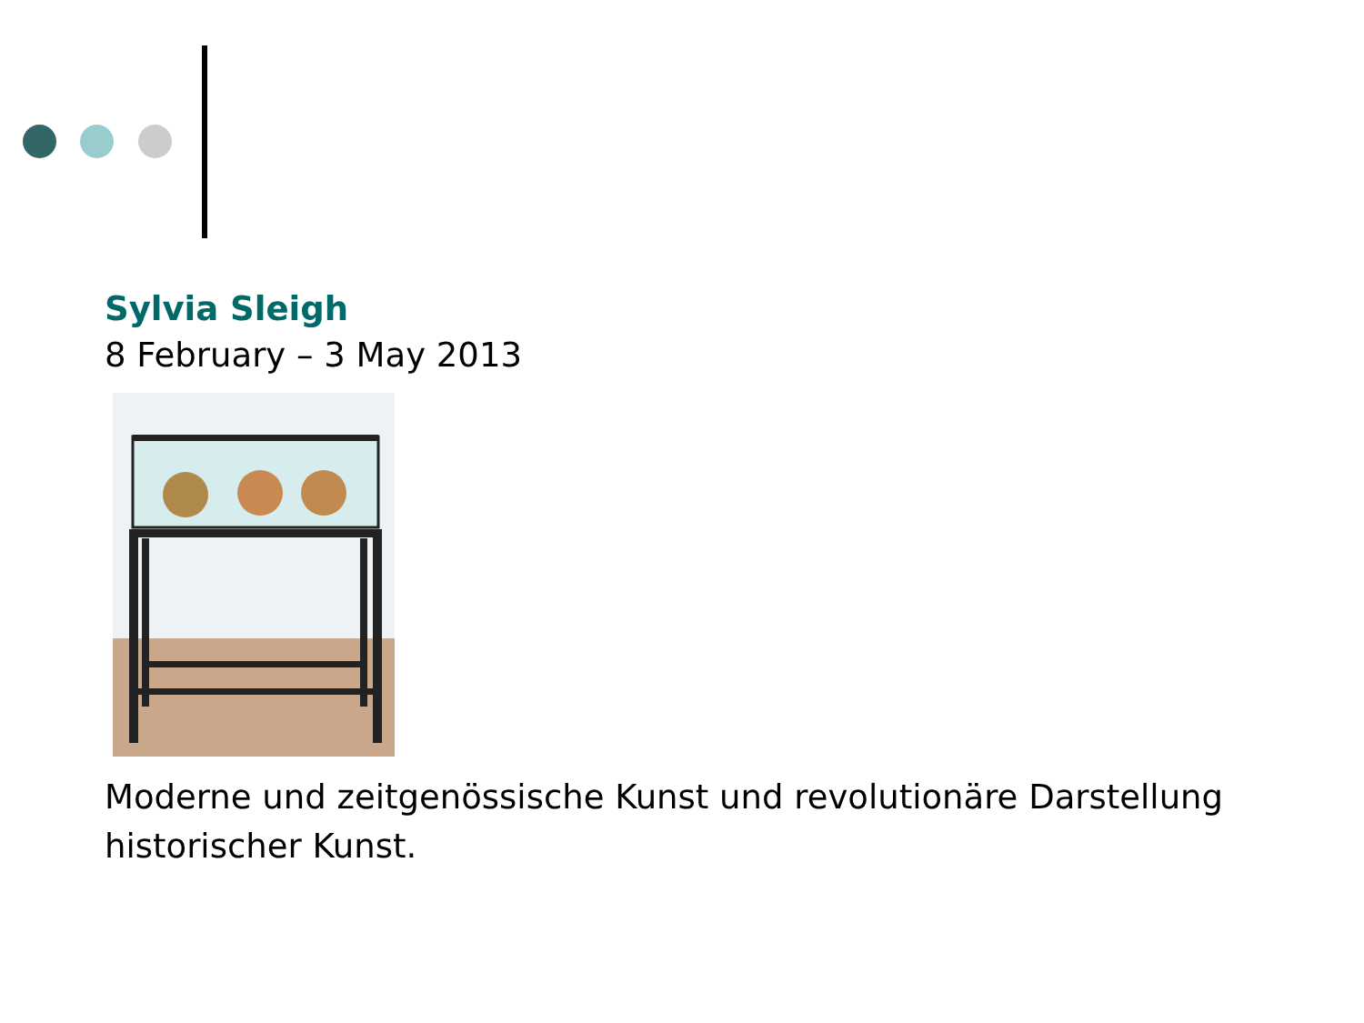Sylvia Sleigh
8 February – 3 May 2013
Moderne und zeitgenössische Kunst und revolutionäre Darstellung historischer Kunst.